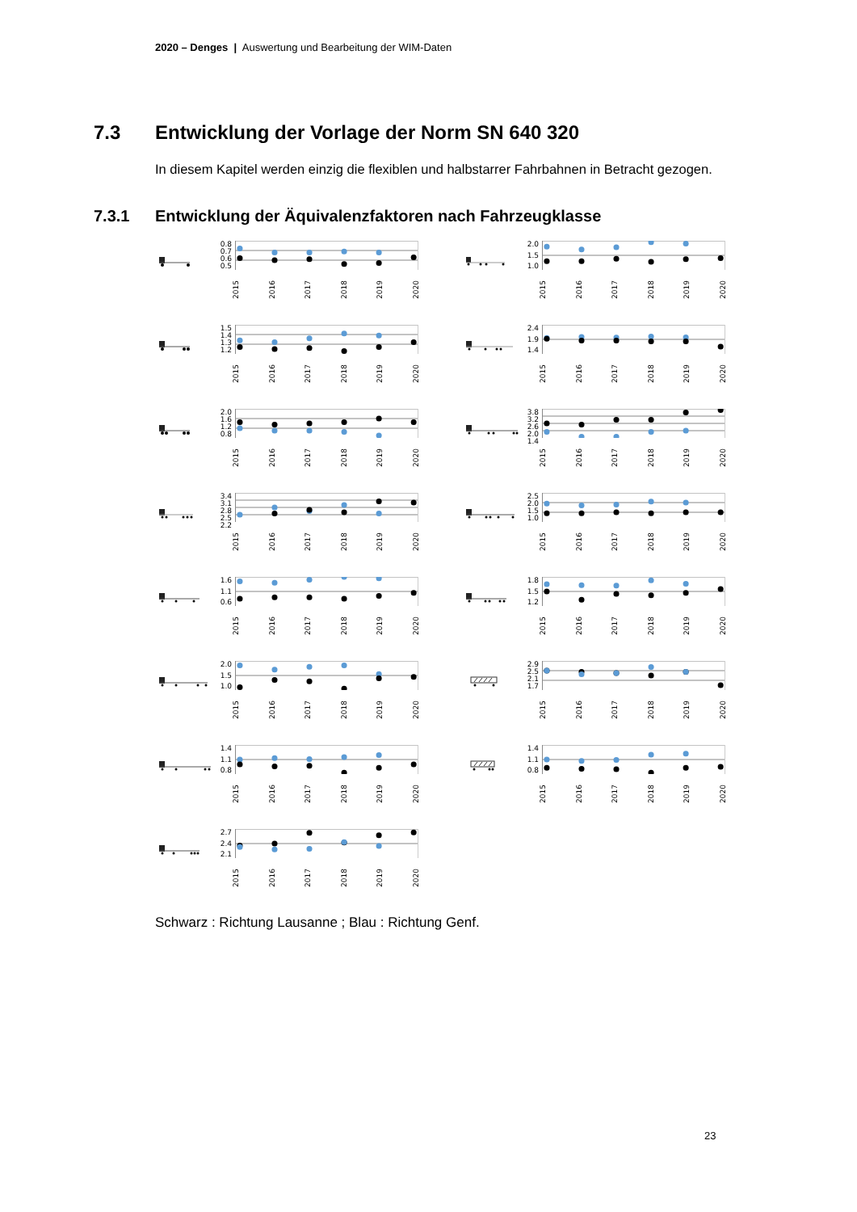2020 – Denges | Auswertung und Bearbeitung der WIM-Daten
7.3 Entwicklung der Vorlage der Norm SN 640 320
In diesem Kapitel werden einzig die flexiblen und halbstarrer Fahrbahnen in Betracht gezogen.
7.3.1 Entwicklung der Äquivalenzfaktoren nach Fahrzeugklasse
0.8
0.7
0.6
0.5
2015 2016 2017 2018 2019 2020
2.0
1.5
1.0
2015 2016 2017 2018 2019 2020
1.5
1.4
1.3
1.2
2015 2016 2017 2018 2019 2020
2.4
1.9
1.4
2015 2016 2017 2018 2019 2020
2.0
1.6
1.2
0.8
2015 2016 2017 2018 2019 2020
3.8
3.2
2.6
2.0
1.4
2015 2016 2017 2018 2019 2020
3.4
3.1
2.8
2.5
2.2
2015 2016 2017 2018 2019 2020
2.5
2.0
1.5
1.0
2015 2016 2017 2018 2019 2020
1.6
1.1
0.6
2015 2016 2017 2018 2019 2020
1.8
1.5
1.2
2015 2016 2017 2018 2019 2020
2.0
1.5
1.0
2015 2016 2017 2018 2019 2020
2.9
2.5
2.1
1.7
2015 2016 2017 2018 2019 2020
1.4
1.1
0.8
2015 2016 2017 2018 2019 2020
1.4
1.1
0.8
2015 2016 2017 2018 2019 2020
2.7
2.4
2.1
2015 2016 2017 2018 2019 2020
Schwarz : Richtung Lausanne ; Blau : Richtung Genf.
23